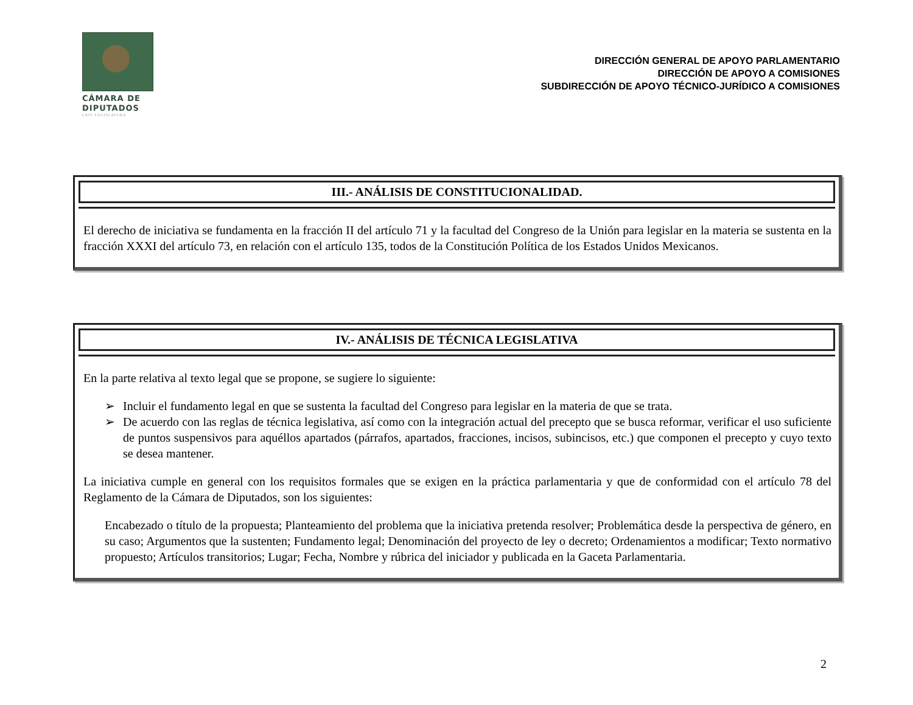CÁMARA DE
DIPUTADOS
LXIV LEGISLATURA
DIRECCIÓN GENERAL DE APOYO PARLAMENTARIO
DIRECCIÓN DE APOYO A COMISIONES
SUBDIRECCIÓN DE APOYO TÉCNICO-JURÍDICO A COMISIONES
III.- ANÁLISIS DE CONSTITUCIONALIDAD.
El derecho de iniciativa se fundamenta en la fracción II del artículo 71 y la facultad del Congreso de la Unión para legislar en la materia se sustenta en la fracción XXXI del artículo 73, en relación con el artículo 135, todos de la Constitución Política de los Estados Unidos Mexicanos.
IV.- ANÁLISIS DE TÉCNICA LEGISLATIVA
En la parte relativa al texto legal que se propone, se sugiere lo siguiente:
➢ Incluir el fundamento legal en que se sustenta la facultad del Congreso para legislar en la materia de que se trata.
➢ De acuerdo con las reglas de técnica legislativa, así como con la integración actual del precepto que se busca reformar, verificar el uso suficiente de puntos suspensivos para aquéllos apartados (párrafos, apartados, fracciones, incisos, subincisos, etc.) que componen el precepto y cuyo texto se desea mantener.
La iniciativa cumple en general con los requisitos formales que se exigen en la práctica parlamentaria y que de conformidad con el artículo 78 del Reglamento de la Cámara de Diputados, son los siguientes:
Encabezado o título de la propuesta; Planteamiento del problema que la iniciativa pretenda resolver; Problemática desde la perspectiva de género, en su caso; Argumentos que la sustenten; Fundamento legal; Denominación del proyecto de ley o decreto; Ordenamientos a modificar; Texto normativo propuesto; Artículos transitorios; Lugar; Fecha, Nombre y rúbrica del iniciador y publicada en la Gaceta Parlamentaria.
2